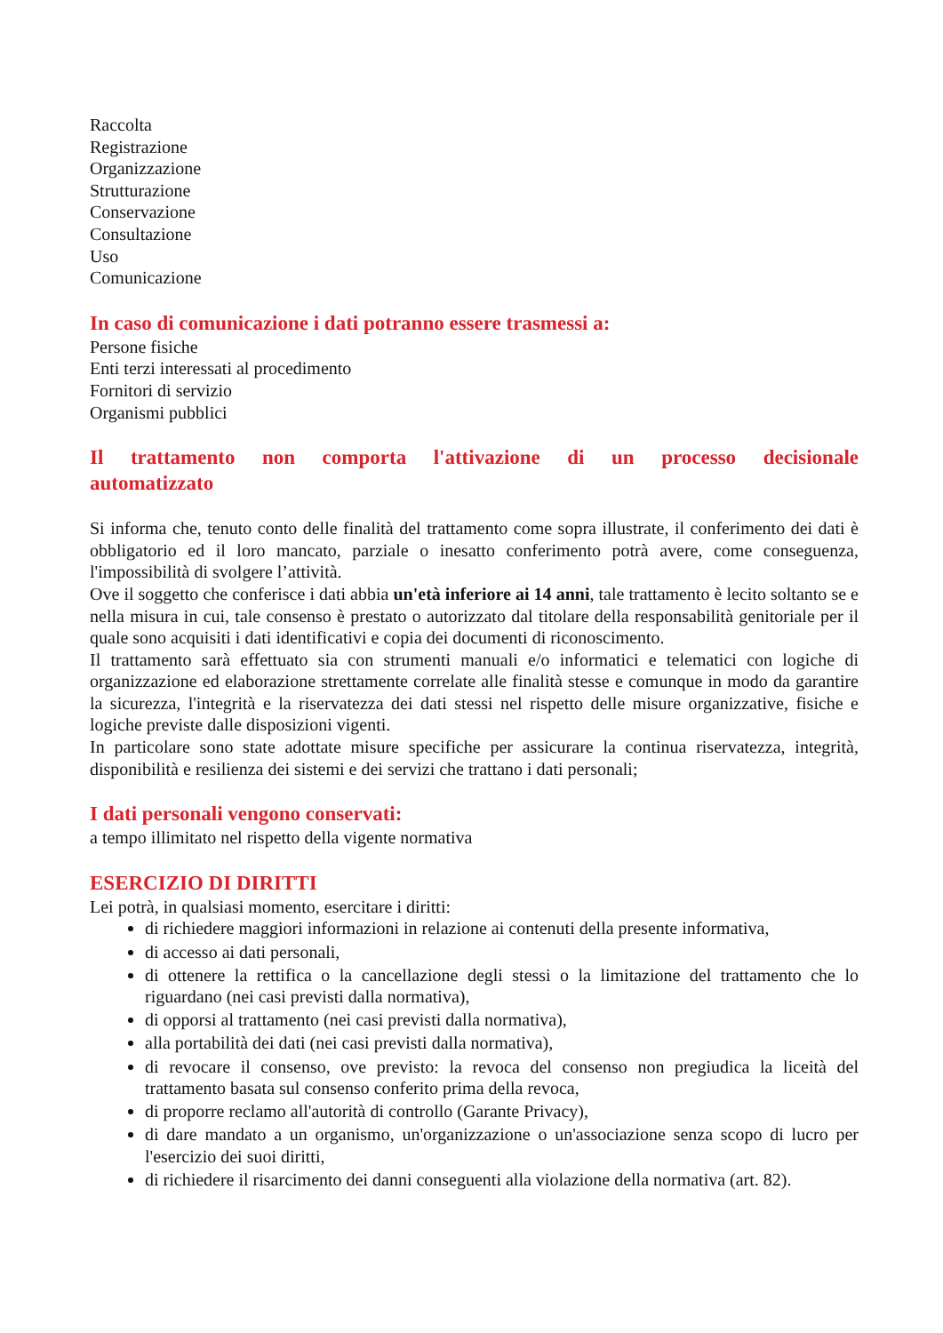Raccolta
Registrazione
Organizzazione
Strutturazione
Conservazione
Consultazione
Uso
Comunicazione
In caso di comunicazione i dati potranno essere trasmessi a:
Persone fisiche
Enti terzi interessati al procedimento
Fornitori di servizio
Organismi pubblici
Il trattamento non comporta l'attivazione di un processo decisionale automatizzato
Si informa che, tenuto conto delle finalità del trattamento come sopra illustrate, il conferimento dei dati è obbligatorio ed il loro mancato, parziale o inesatto conferimento potrà avere, come conseguenza, l'impossibilità di svolgere l’attività.
Ove il soggetto che conferisce i dati abbia un'età inferiore ai 14 anni, tale trattamento è lecito soltanto se e nella misura in cui, tale consenso è prestato o autorizzato dal titolare della responsabilità genitoriale per il quale sono acquisiti i dati identificativi e copia dei documenti di riconoscimento.
Il trattamento sarà effettuato sia con strumenti manuali e/o informatici e telematici con logiche di organizzazione ed elaborazione strettamente correlate alle finalità stesse e comunque in modo da garantire la sicurezza, l'integrità e la riservatezza dei dati stessi nel rispetto delle misure organizzative, fisiche e logiche previste dalle disposizioni vigenti.
In particolare sono state adottate misure specifiche per assicurare la continua riservatezza, integrità, disponibilità e resilienza dei sistemi e dei servizi che trattano i dati personali;
I dati personali vengono conservati:
a tempo illimitato nel rispetto della vigente normativa
ESERCIZIO DI DIRITTI
Lei potrà, in qualsiasi momento, esercitare i diritti:
di richiedere maggiori informazioni in relazione ai contenuti della presente informativa,
di accesso ai dati personali,
di ottenere la rettifica o la cancellazione degli stessi o la limitazione del trattamento che lo riguardano (nei casi previsti dalla normativa),
di opporsi al trattamento (nei casi previsti dalla normativa),
alla portabilità dei dati (nei casi previsti dalla normativa),
di revocare il consenso, ove previsto: la revoca del consenso non pregiudica la liceità del trattamento basata sul consenso conferito prima della revoca,
di proporre reclamo all'autorità di controllo (Garante Privacy),
di dare mandato a un organismo, un'organizzazione o un'associazione senza scopo di lucro per l'esercizio dei suoi diritti,
di richiedere il risarcimento dei danni conseguenti alla violazione della normativa (art. 82).